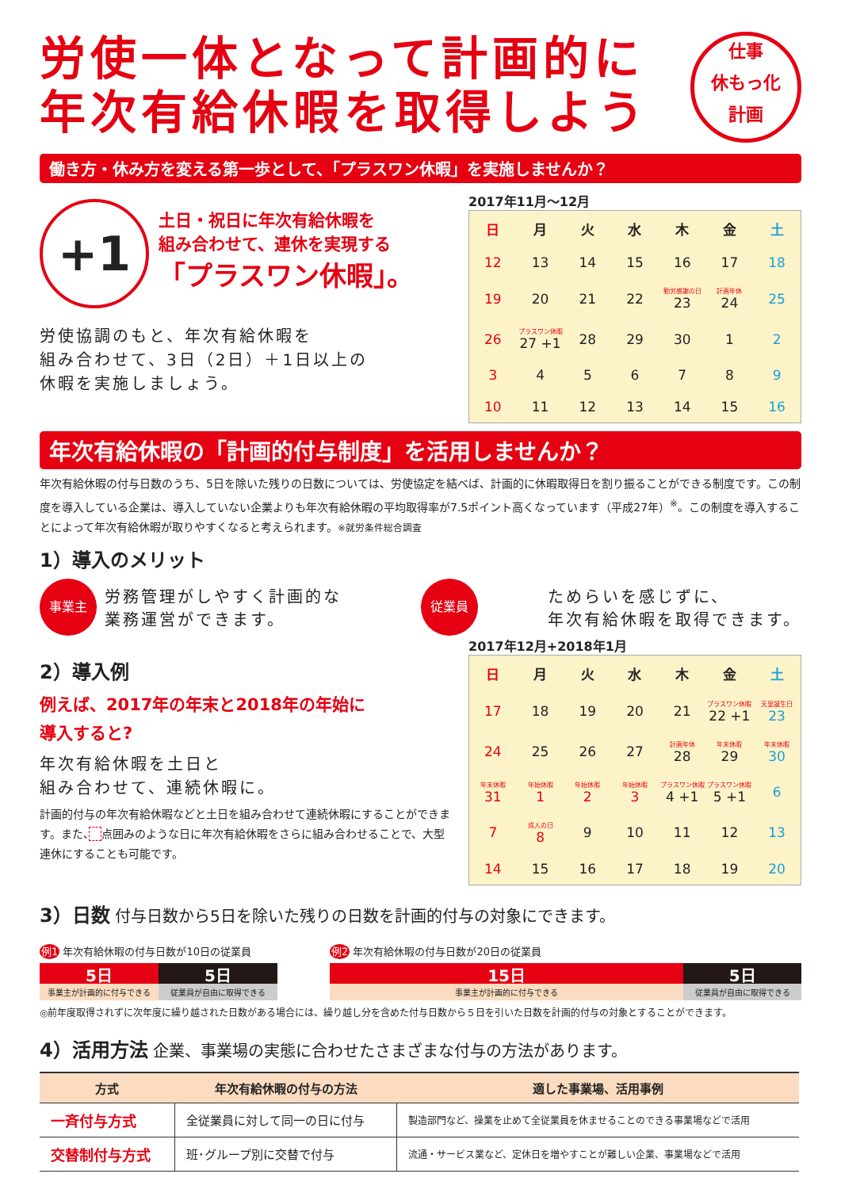労使一体となって計画的に 年次有給休暇を取得しよう
仕事
休もっ化
計画
働き方・休み方を変える第一歩として、「プラスワン休暇」を実施しませんか？
+1
土日・祝日に年次有給休暇を
組み合わせて、連休を実現する
「プラスワン休暇」。
労使協調のもと、年次有給休暇を
組み合わせて、3日（2日）＋1日以上の
休暇を実施しましょう。
2017年11月～12月
| 日 | 月 | 火 | 水 | 木 | 金 | 土 |
| --- | --- | --- | --- | --- | --- | --- |
| 12 | 13 | 14 | 15 | 16 | 17 | 18 |
| 19 | 20 | 21 | 22 | 勤労感謝の日 23 | 計画年休 24 | 25 |
| 26 | プラスワン休暇 27 +1 | 28 | 29 | 30 | 1 | 2 |
| 3 | 4 | 5 | 6 | 7 | 8 | 9 |
| 10 | 11 | 12 | 13 | 14 | 15 | 16 |
年次有給休暇の「計画的付与制度」を活用しませんか？
年次有給休暇の付与日数のうち、5日を除いた残りの日数については、労使協定を結べば、計画的に休暇取得日を割り振ることができる制度です。この制度を導入している企業は、導入していない企業よりも年次有給休暇の平均取得率が7.5ポイント高くなっています（平成27年）<sup>※</sup>。この制度を導入することによって年次有給休暇が取りやすくなると考えられます。※就労条件総合調査
1）導入のメリット
事業主
労務管理がしやすく計画的な
業務運営ができます。
従業員
ためらいを感じずに、
年次有給休暇を取得できます。
2）導入例
例えば、2017年の年末と2018年の年始に
導入すると?
年次有給休暇を土日と
組み合わせて、連続休暇に。
計画的付与の年次有給休暇などと土日を組み合わせて連続休暇にすることができます。また、　 点囲みのような日に年次有給休暇をさらに組み合わせることで、大型連休にすることも可能です。
2017年12月+2018年1月
| 日 | 月 | 火 | 水 | 木 | 金 | 土 |
| --- | --- | --- | --- | --- | --- | --- |
| 17 | 18 | 19 | 20 | 21 | プラスワン休暇 22 +1 | 天皇誕生日 23 |
| 24 | 25 | 26 | 27 | 計画年休 28 | 年末休暇 29 | 年末休暇 30 |
| 年末休暇 31 | 年始休暇 1 | 年始休暇 2 | 年始休暇 3 | プラスワン休暇 4 +1 | プラスワン休暇 5 +1 | 6 |
| 7 | 成人の日 8 | 9 | 10 | 11 | 12 | 13 |
| 14 | 15 | 16 | 17 | 18 | 19 | 20 |
3）日数 付与日数から5日を除いた残りの日数を計画的付与の対象にできます。
例1 年次有給休暇の付与日数が10日の従業員
5日 5日
事業主が計画的に付与できる 従業員が自由に取得できる
例2 年次有給休暇の付与日数が20日の従業員
15日 5日
事業主が計画的に付与できる 従業員が自由に取得できる
◎前年度取得されずに次年度に繰り越された日数がある場合には、繰り越し分を含めた付与日数から５日を引いた日数を計画的付与の対象とすることができます。
4）活用方法 企業、事業場の実態に合わせたさまざまな付与の方法があります。
| 方式 | 年次有給休暇の付与の方法 | 適した事業場、活用事例 |
| --- | --- | --- |
| 一斉付与方式 | 全従業員に対して同一の日に付与 | 製造部門など、操業を止めて全従業員を休ませることのできる事業場などで活用 |
| 交替制付与方式 | 班･グループ別に交替で付与 | 流通・サービス業など、定休日を増やすことが難しい企業、事業場などで活用 |